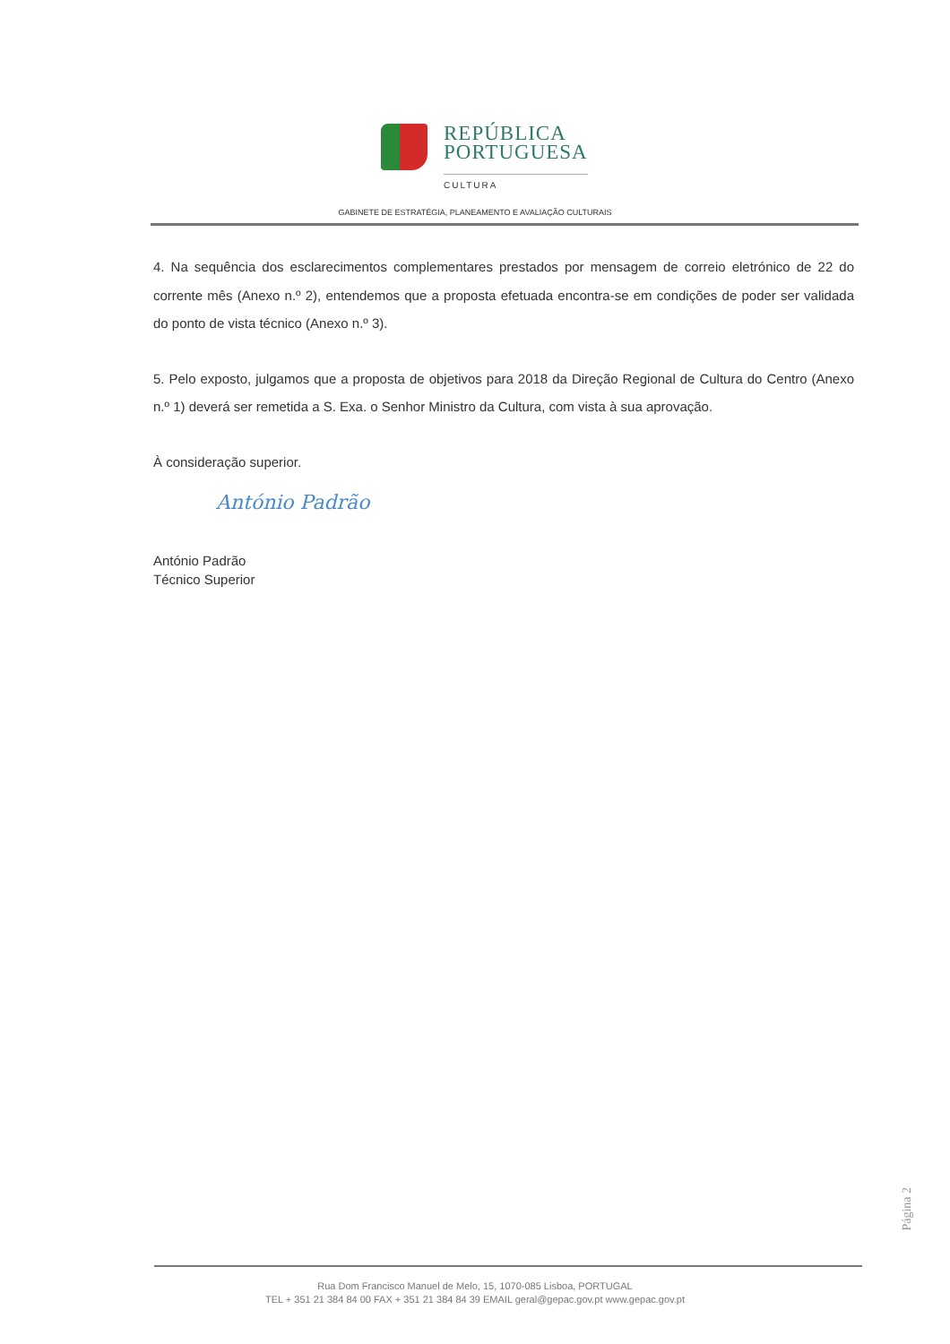REPÚBLICA
PORTUGUESA
CULTURA
GABINETE DE ESTRATÉGIA, PLANEAMENTO E AVALIAÇÃO CULTURAIS
4. Na sequência dos esclarecimentos complementares prestados por mensagem de correio eletrónico de 22 do corrente mês (Anexo n.º 2), entendemos que a proposta efetuada encontra-se em condições de poder ser validada do ponto de vista técnico (Anexo n.º 3).
5. Pelo exposto, julgamos que a proposta de objetivos para 2018 da Direção Regional de Cultura do Centro (Anexo n.º 1) deverá ser remetida a S. Exa. o Senhor Ministro da Cultura, com vista à sua aprovação.
À consideração superior.
António Padrão
António Padrão
Técnico Superior
Página 2
Rua Dom Francisco Manuel de Melo, 15, 1070-085 Lisboa, PORTUGAL
TEL + 351 21 384 84 00 FAX + 351 21 384 84 39 EMAIL geral@gepac.gov.pt www.gepac.gov.pt